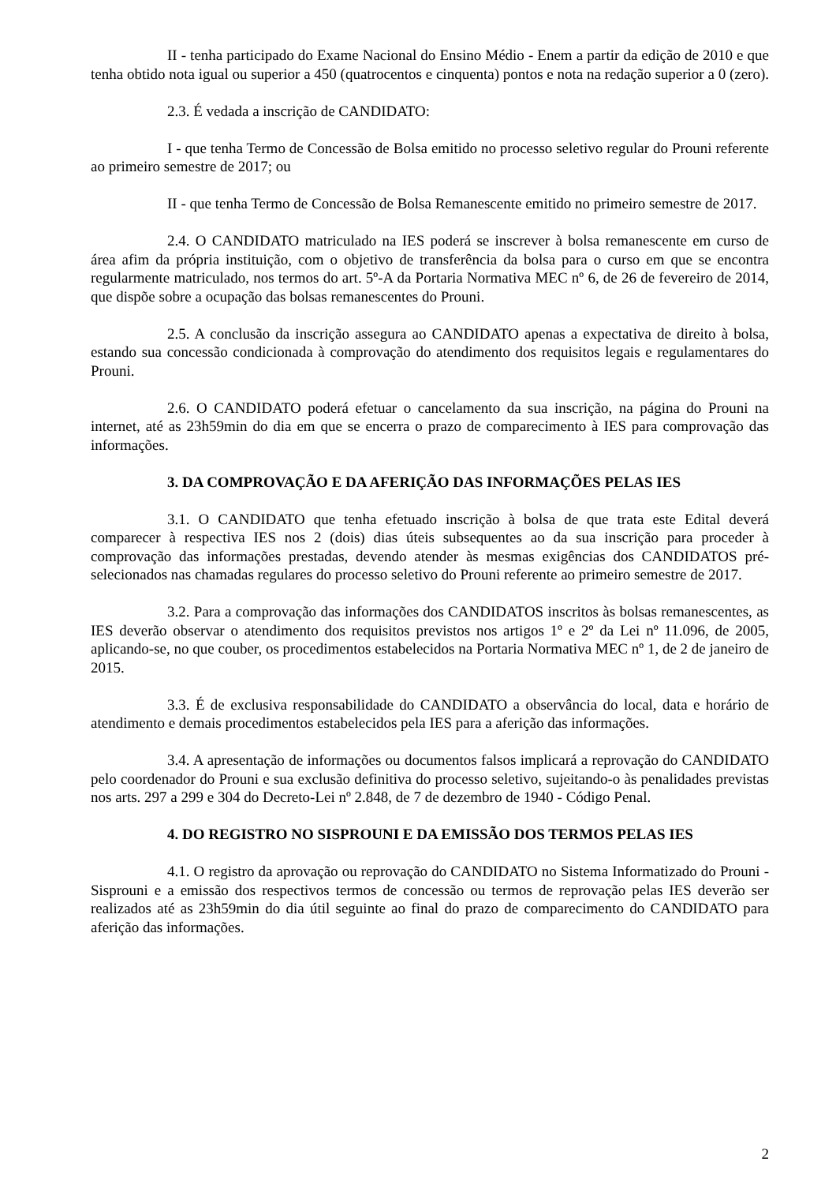II - tenha participado do Exame Nacional do Ensino Médio - Enem a partir da edição de 2010 e que tenha obtido nota igual ou superior a 450 (quatrocentos e cinquenta) pontos e nota na redação superior a 0 (zero).
2.3. É vedada a inscrição de CANDIDATO:
I - que tenha Termo de Concessão de Bolsa emitido no processo seletivo regular do Prouni referente ao primeiro semestre de 2017; ou
II - que tenha Termo de Concessão de Bolsa Remanescente emitido no primeiro semestre de 2017.
2.4. O CANDIDATO matriculado na IES poderá se inscrever à bolsa remanescente em curso de área afim da própria instituição, com o objetivo de transferência da bolsa para o curso em que se encontra regularmente matriculado, nos termos do art. 5º-A da Portaria Normativa MEC nº 6, de 26 de fevereiro de 2014, que dispõe sobre a ocupação das bolsas remanescentes do Prouni.
2.5. A conclusão da inscrição assegura ao CANDIDATO apenas a expectativa de direito à bolsa, estando sua concessão condicionada à comprovação do atendimento dos requisitos legais e regulamentares do Prouni.
2.6. O CANDIDATO poderá efetuar o cancelamento da sua inscrição, na página do Prouni na internet, até as 23h59min do dia em que se encerra o prazo de comparecimento à IES para comprovação das informações.
3. DA COMPROVAÇÃO E DA AFERIÇÃO DAS INFORMAÇÕES PELAS IES
3.1. O CANDIDATO que tenha efetuado inscrição à bolsa de que trata este Edital deverá comparecer à respectiva IES nos 2 (dois) dias úteis subsequentes ao da sua inscrição para proceder à comprovação das informações prestadas, devendo atender às mesmas exigências dos CANDIDATOS pré-selecionados nas chamadas regulares do processo seletivo do Prouni referente ao primeiro semestre de 2017.
3.2. Para a comprovação das informações dos CANDIDATOS inscritos às bolsas remanescentes, as IES deverão observar o atendimento dos requisitos previstos nos artigos 1º e 2º da Lei nº 11.096, de 2005, aplicando-se, no que couber, os procedimentos estabelecidos na Portaria Normativa MEC nº 1, de 2 de janeiro de 2015.
3.3. É de exclusiva responsabilidade do CANDIDATO a observância do local, data e horário de atendimento e demais procedimentos estabelecidos pela IES para a aferição das informações.
3.4. A apresentação de informações ou documentos falsos implicará a reprovação do CANDIDATO pelo coordenador do Prouni e sua exclusão definitiva do processo seletivo, sujeitando-o às penalidades previstas nos arts. 297 a 299 e 304 do Decreto-Lei nº 2.848, de 7 de dezembro de 1940 - Código Penal.
4. DO REGISTRO NO SISPROUNI E DA EMISSÃO DOS TERMOS PELAS IES
4.1. O registro da aprovação ou reprovação do CANDIDATO no Sistema Informatizado do Prouni - Sisprouni e a emissão dos respectivos termos de concessão ou termos de reprovação pelas IES deverão ser realizados até as 23h59min do dia útil seguinte ao final do prazo de comparecimento do CANDIDATO para aferição das informações.
2